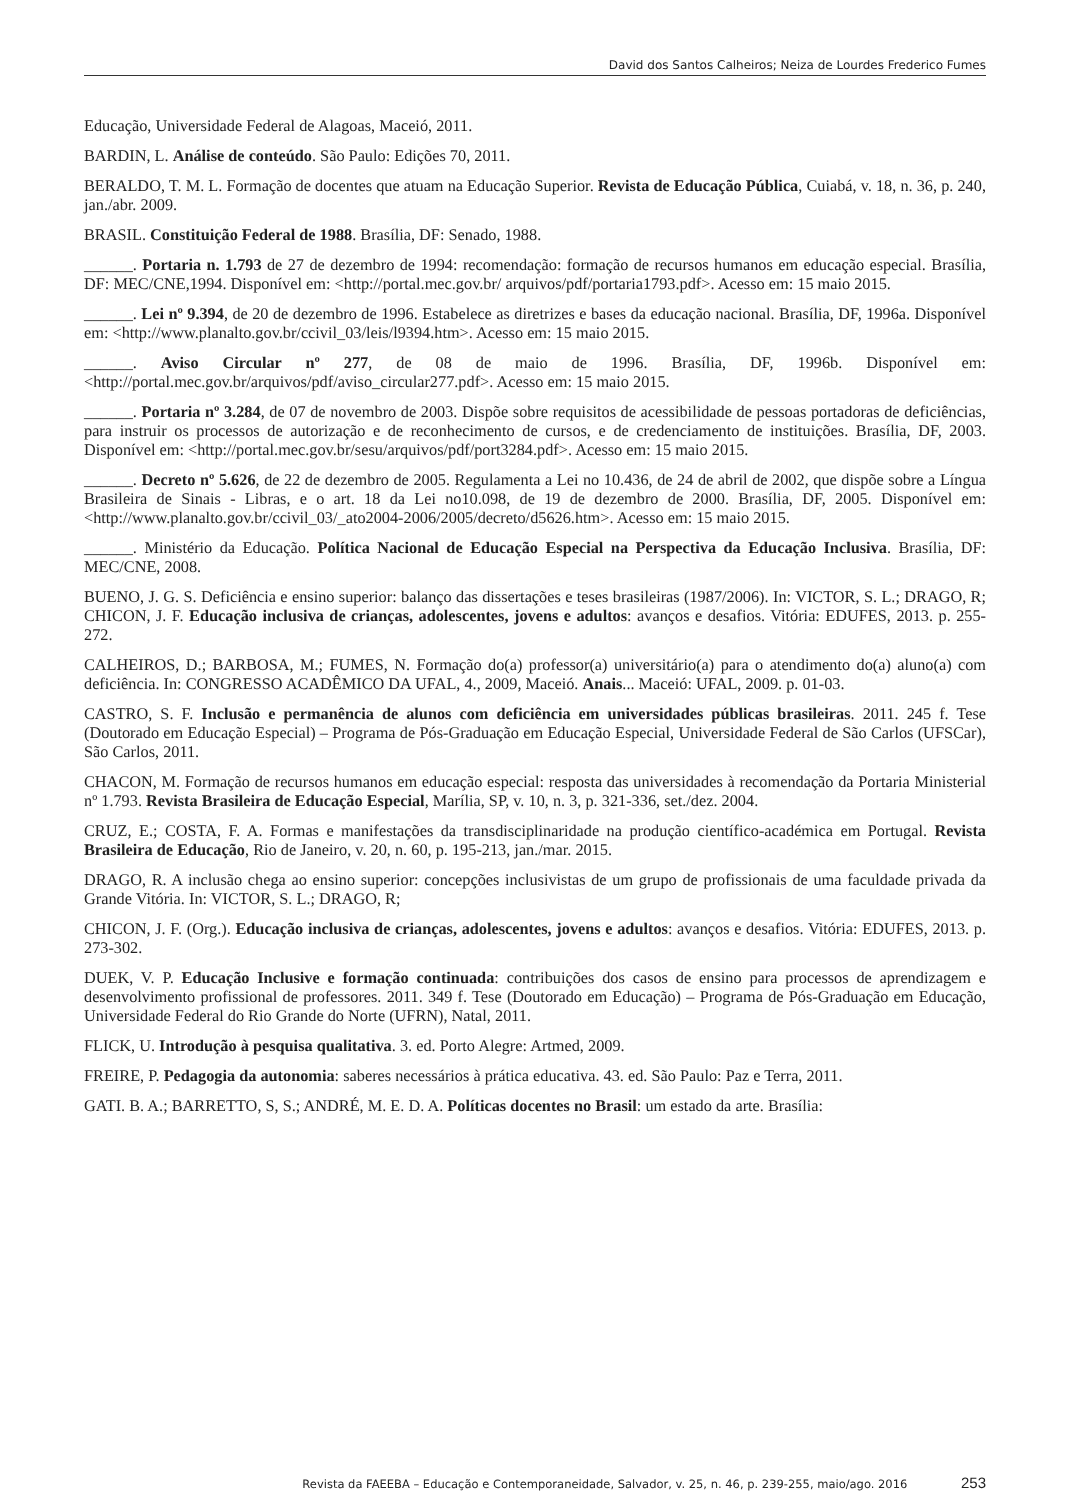David dos Santos Calheiros; Neiza de Lourdes Frederico Fumes
Educação, Universidade Federal de Alagoas, Maceió, 2011.
BARDIN, L. Análise de conteúdo. São Paulo: Edições 70, 2011.
BERALDO, T. M. L. Formação de docentes que atuam na Educação Superior. Revista de Educação Pública, Cuiabá, v. 18, n. 36, p. 240, jan./abr. 2009.
BRASIL. Constituição Federal de 1988. Brasília, DF: Senado, 1988.
______. Portaria n. 1.793 de 27 de dezembro de 1994: recomendação: formação de recursos humanos em educação especial. Brasília, DF: MEC/CNE,1994. Disponível em: <http://portal.mec.gov.br/ arquivos/pdf/portaria1793.pdf>. Acesso em: 15 maio 2015.
______. Lei nº 9.394, de 20 de dezembro de 1996. Estabelece as diretrizes e bases da educação nacional. Brasília, DF, 1996a. Disponível em: <http://www.planalto.gov.br/ccivil_03/leis/l9394.htm>. Acesso em: 15 maio 2015.
______. Aviso Circular nº 277, de 08 de maio de 1996. Brasília, DF, 1996b. Disponível em: <http://portal.mec.gov.br/arquivos/pdf/aviso_circular277.pdf>. Acesso em: 15 maio 2015.
______. Portaria nº 3.284, de 07 de novembro de 2003. Dispõe sobre requisitos de acessibilidade de pessoas portadoras de deficiências, para instruir os processos de autorização e de reconhecimento de cursos, e de credenciamento de instituições. Brasília, DF, 2003. Disponível em: <http://portal.mec.gov.br/sesu/arquivos/pdf/port3284.pdf>. Acesso em: 15 maio 2015.
______. Decreto nº 5.626, de 22 de dezembro de 2005. Regulamenta a Lei no 10.436, de 24 de abril de 2002, que dispõe sobre a Língua Brasileira de Sinais - Libras, e o art. 18 da Lei no10.098, de 19 de dezembro de 2000. Brasília, DF, 2005. Disponível em: <http://www.planalto.gov.br/ccivil_03/_ato2004-2006/2005/decreto/d5626.htm>. Acesso em: 15 maio 2015.
______. Ministério da Educação. Política Nacional de Educação Especial na Perspectiva da Educação Inclusiva. Brasília, DF: MEC/CNE, 2008.
BUENO, J. G. S. Deficiência e ensino superior: balanço das dissertações e teses brasileiras (1987/2006). In: VICTOR, S. L.; DRAGO, R; CHICON, J. F. Educação inclusiva de crianças, adolescentes, jovens e adultos: avanços e desafios. Vitória: EDUFES, 2013. p. 255-272.
CALHEIROS, D.; BARBOSA, M.; FUMES, N. Formação do(a) professor(a) universitário(a) para o atendimento do(a) aluno(a) com deficiência. In: CONGRESSO ACADÊMICO DA UFAL, 4., 2009, Maceió. Anais... Maceió: UFAL, 2009. p. 01-03.
CASTRO, S. F. Inclusão e permanência de alunos com deficiência em universidades públicas brasileiras. 2011. 245 f. Tese (Doutorado em Educação Especial) – Programa de Pós-Graduação em Educação Especial, Universidade Federal de São Carlos (UFSCar), São Carlos, 2011.
CHACON, M. Formação de recursos humanos em educação especial: resposta das universidades à recomendação da Portaria Ministerial nº 1.793. Revista Brasileira de Educação Especial, Marília, SP, v. 10, n. 3, p. 321-336, set./dez. 2004.
CRUZ, E.; COSTA, F. A. Formas e manifestações da transdisciplinaridade na produção científico-académica em Portugal. Revista Brasileira de Educação, Rio de Janeiro, v. 20, n. 60, p. 195-213, jan./mar. 2015.
DRAGO, R. A inclusão chega ao ensino superior: concepções inclusivistas de um grupo de profissionais de uma faculdade privada da Grande Vitória. In: VICTOR, S. L.; DRAGO, R;
CHICON, J. F. (Org.). Educação inclusiva de crianças, adolescentes, jovens e adultos: avanços e desafios. Vitória: EDUFES, 2013. p. 273-302.
DUEK, V. P. Educação Inclusive e formação continuada: contribuições dos casos de ensino para processos de aprendizagem e desenvolvimento profissional de professores. 2011. 349 f. Tese (Doutorado em Educação) – Programa de Pós-Graduação em Educação, Universidade Federal do Rio Grande do Norte (UFRN), Natal, 2011.
FLICK, U. Introdução à pesquisa qualitativa. 3. ed. Porto Alegre: Artmed, 2009.
FREIRE, P. Pedagogia da autonomia: saberes necessários à prática educativa. 43. ed. São Paulo: Paz e Terra, 2011.
GATI. B. A.; BARRETTO, S, S.; ANDRÉ, M. E. D. A. Políticas docentes no Brasil: um estado da arte. Brasília:
Revista da FAEEBA – Educação e Contemporaneidade, Salvador, v. 25, n. 46, p. 239-255, maio/ago. 2016 253